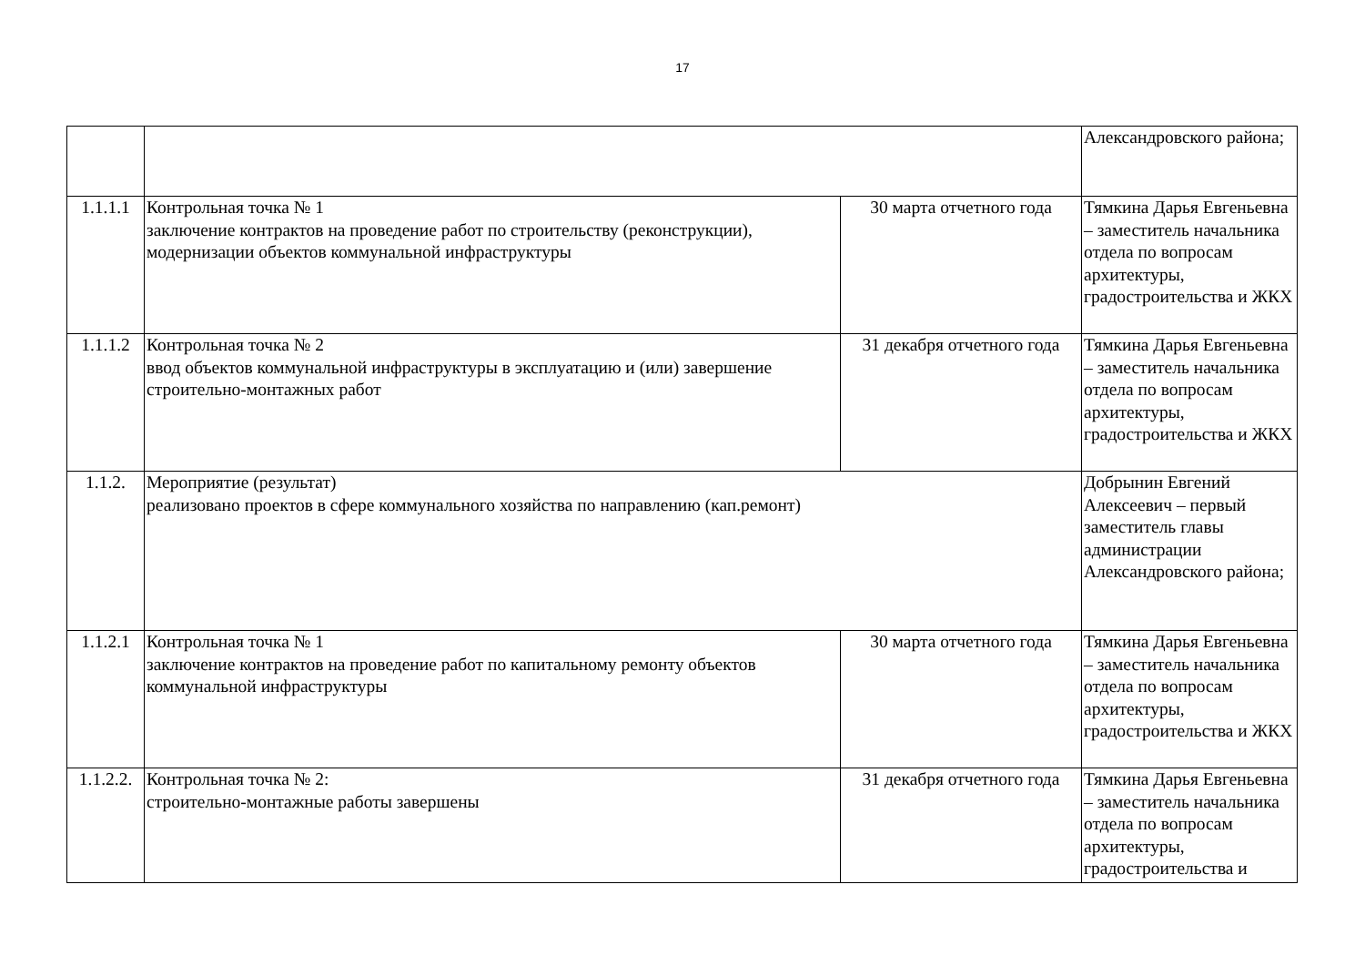17
| | | | Александровского района; |
| 1.1.1.1 | Контрольная точка № 1 заключение контрактов на проведение работ по строительству (реконструкции), модернизации объектов коммунальной инфраструктуры | 30 марта отчетного года | Тямкина Дарья Евгеньевна – заместитель начальника отдела по вопросам архитектуры, градостроительства и ЖКХ |
| 1.1.1.2 | Контрольная точка № 2 ввод объектов коммунальной инфраструктуры в эксплуатацию и (или) завершение строительно-монтажных работ | 31 декабря отчетного года | Тямкина Дарья Евгеньевна – заместитель начальника отдела по вопросам архитектуры, градостроительства и ЖКХ |
| 1.1.2. | Мероприятие (результат) реализовано проектов в сфере коммунального хозяйства по направлению (кап.ремонт) | | Добрынин Евгений Алексеевич – первый заместитель главы администрации Александровского района; |
| 1.1.2.1 | Контрольная точка № 1 заключение контрактов на проведение работ по капитальному ремонту объектов коммунальной инфраструктуры | 30 марта отчетного года | Тямкина Дарья Евгеньевна – заместитель начальника отдела по вопросам архитектуры, градостроительства и ЖКХ |
| 1.1.2.2. | Контрольная точка № 2: строительно-монтажные работы завершены | 31 декабря отчетного года | Тямкина Дарья Евгеньевна – заместитель начальника отдела по вопросам архитектуры, градостроительства и |